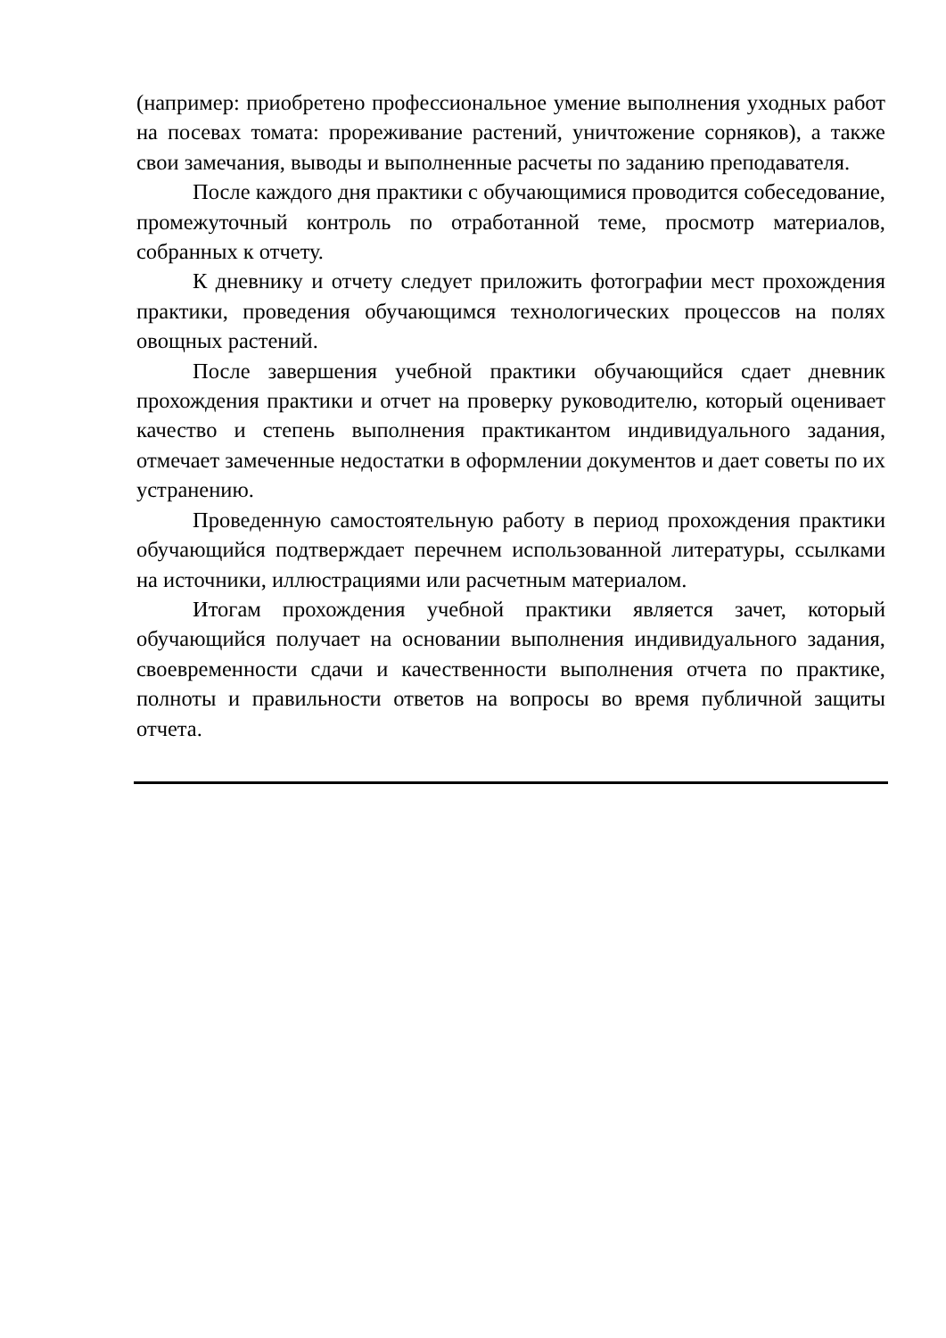(например: приобретено профессиональное умение выполнения уходных работ на посевах томата: прореживание растений, уничтожение сорняков), а также свои замечания, выводы и выполненные расчеты по заданию преподавателя.
После каждого дня практики с обучающимися проводится собеседование, промежуточный контроль по отработанной теме, просмотр материалов, собранных к отчету.
К дневнику и отчету следует приложить фотографии мест прохождения практики, проведения обучающимся технологических процессов на полях овощных растений.
После завершения учебной практики обучающийся сдает дневник прохождения практики и отчет на проверку руководителю, который оценивает качество и степень выполнения практикантом индивидуального задания, отмечает замеченные недостатки в оформлении документов и дает советы по их устранению.
Проведенную самостоятельную работу в период прохождения практики обучающийся подтверждает перечнем использованной литературы, ссылками на источники, иллюстрациями или расчетным материалом.
Итогам прохождения учебной практики является зачет, который обучающийся получает на основании выполнения индивидуального задания, своевременности сдачи и качественности выполнения отчета по практике, полноты и правильности ответов на вопросы во время публичной защиты отчета.